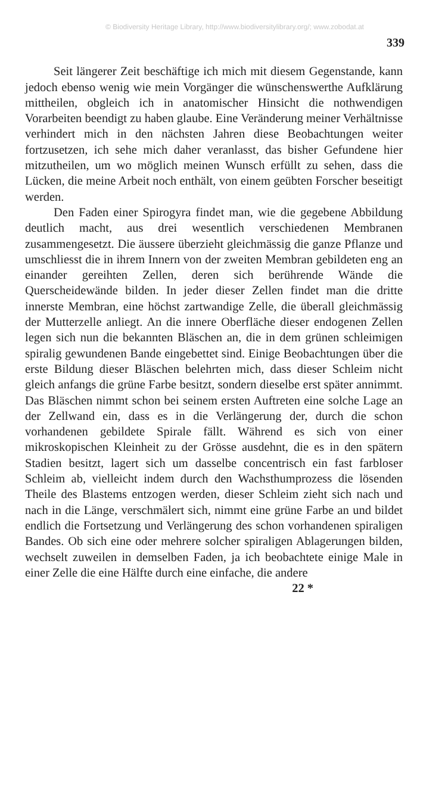© Biodiversity Heritage Library, http://www.biodiversitylibrary.org/; www.zobodat.at
339
Seit längerer Zeit beschäftige ich mich mit diesem Gegenstande, kann jedoch ebenso wenig wie mein Vorgänger die wünschenswerthe Aufklärung mittheilen, obgleich ich in anatomischer Hinsicht die nothwendigen Vorarbeiten beendigt zu haben glaube. Eine Veränderung meiner Verhältnisse verhindert mich in den nächsten Jahren diese Beobachtungen weiter fortzusetzen, ich sehe mich daher veranlasst, das bisher Gefundene hier mitzutheilen, um wo möglich meinen Wunsch erfüllt zu sehen, dass die Lücken, die meine Arbeit noch enthält, von einem geübten Forscher beseitigt werden.
Den Faden einer Spirogyra findet man, wie die gegebene Abbildung deutlich macht, aus drei wesentlich verschiedenen Membranen zusammengesetzt. Die äussere überzieht gleichmässig die ganze Pflanze und umschliesst die in ihrem Innern von der zweiten Membran gebildeten eng an einander gereihten Zellen, deren sich berührende Wände die Querscheidewände bilden. In jeder dieser Zellen findet man die dritte innerste Membran, eine höchst zartwandige Zelle, die überall gleichmässig der Mutterzelle anliegt. An die innere Oberfläche dieser endogenen Zellen legen sich nun die bekannten Bläschen an, die in dem grünen schleimigen spiralig gewundenen Bande eingebettet sind. Einige Beobachtungen über die erste Bildung dieser Bläschen belehrten mich, dass dieser Schleim nicht gleich anfangs die grüne Farbe besitzt, sondern dieselbe erst später annimmt. Das Bläschen nimmt schon bei seinem ersten Auftreten eine solche Lage an der Zellwand ein, dass es in die Verlängerung der, durch die schon vorhandenen gebildete Spirale fällt. Während es sich von einer mikroskopischen Kleinheit zu der Grösse ausdehnt, die es in den spätern Stadien besitzt, lagert sich um dasselbe concentrisch ein fast farbloser Schleim ab, vielleicht indem durch den Wachsthumprozess die lösenden Theile des Blastems entzogen werden, dieser Schleim zieht sich nach und nach in die Länge, verschmälert sich, nimmt eine grüne Farbe an und bildet endlich die Fortsetzung und Verlängerung des schon vorhandenen spiraligen Bandes. Ob sich eine oder mehrere solcher spiraligen Ablagerungen bilden, wechselt zuweilen in demselben Faden, ja ich beobachtete einige Male in einer Zelle die eine Hälfte durch eine einfache, die andere
22 *